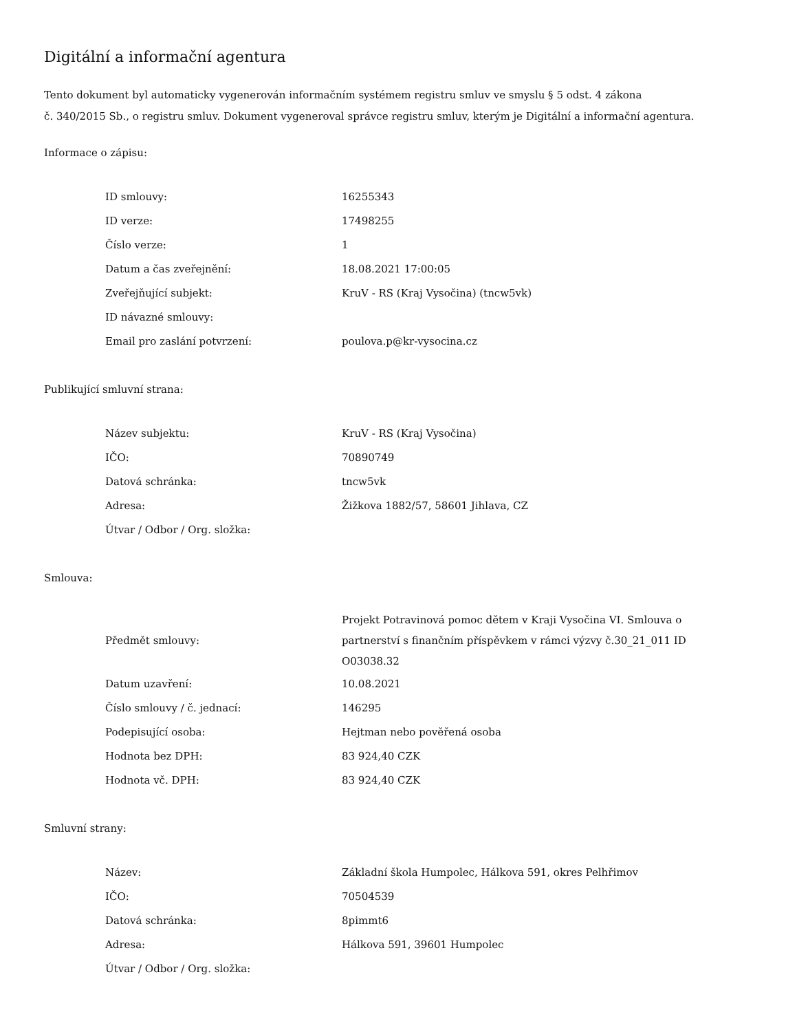Digitální a informační agentura
Tento dokument byl automaticky vygenerován informačním systémem registru smluv ve smyslu § 5 odst. 4 zákona
č. 340/2015 Sb., o registru smluv. Dokument vygeneroval správce registru smluv, kterým je Digitální a informační agentura.
Informace o zápisu:
| ID smlouvy: | 16255343 |
| ID verze: | 17498255 |
| Číslo verze: | 1 |
| Datum a čas zveřejnění: | 18.08.2021 17:00:05 |
| Zveřejňující subjekt: | KruV - RS (Kraj Vysočina) (tncw5vk) |
| ID návazné smlouvy: | |
| Email pro zaslání potvrzení: | poulova.p@kr-vysocina.cz |
Publikující smluvní strana:
| Název subjektu: | KruV - RS (Kraj Vysočina) |
| IČO: | 70890749 |
| Datová schránka: | tncw5vk |
| Adresa: | Žižkova 1882/57, 58601 Jihlava, CZ |
| Útvar / Odbor / Org. složka: | |
Smlouva:
| Předmět smlouvy: | Projekt Potravinová pomoc dětem v Kraji Vysočina VI. Smlouva o partnerství s finančním příspěvkem v rámci výzvy č.30_21_011 ID O03038.32 |
| Datum uzavření: | 10.08.2021 |
| Číslo smlouvy / č. jednací: | 146295 |
| Podepisující osoba: | Hejtman nebo pověřená osoba |
| Hodnota bez DPH: | 83 924,40 CZK |
| Hodnota vč. DPH: | 83 924,40 CZK |
Smluvní strany:
| Název: | Základní škola Humpolec, Hálkova 591, okres Pelhřimov |
| IČO: | 70504539 |
| Datová schránka: | 8pimmt6 |
| Adresa: | Hálkova 591, 39601 Humpolec |
| Útvar / Odbor / Org. složka: | |